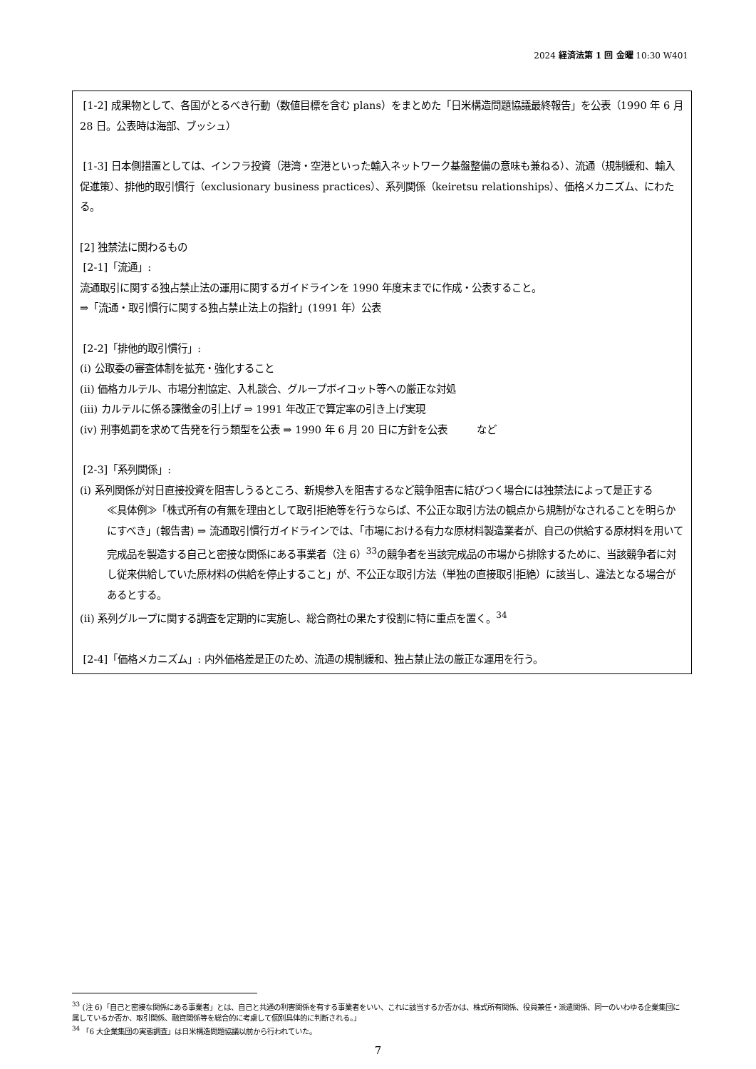2024 経済法第 1 回 金曜 10:30 W401
[1-2] 成果物として、各国がとるべき行動（数値目標を含む plans）をまとめた「日米構造問題協議最終報告」を公表（1990 年 6 月 28 日。公表時は海部、ブッシュ）
[1-3] 日本側措置としては、インフラ投資（港湾・空港といった輸入ネットワーク基盤整備の意味も兼ねる）、流通（規制緩和、輸入促進策）、排他的取引慣行（exclusionary business practices）、系列関係（keiretsu relationships）、価格メカニズム、にわたる。
[2] 独禁法に関わるもの
[2-1]「流通」:
流通取引に関する独占禁止法の運用に関するガイドラインを 1990 年度末までに作成・公表すること。
⇒「流通・取引慣行に関する独占禁止法上の指針」(1991 年）公表
[2-2]「排他的取引慣行」:
(i) 公取委の審査体制を拡充・強化すること
(ii) 価格カルテル、市場分割協定、入札談合、グループボイコット等への厳正な対処
(iii) カルテルに係る課徴金の引上げ ⇒ 1991 年改正で算定率の引き上げ実現
(iv) 刑事処罰を求めて告発を行う類型を公表 ⇒ 1990 年 6 月 20 日に方針を公表 など
[2-3]「系列関係」:
(i) 系列関係が対日直接投資を阻害しうるところ、新規参入を阻害するなど競争阻害に結びつく場合には独禁法によって是正する
≪具体例≫「株式所有の有無を理由として取引拒絶等を行うならば、不公正な取引方法の観点から規制がなされることを明らかにすべき」(報告書) ⇒ 流通取引慣行ガイドラインでは、「市場における有力な原材料製造業者が、自己の供給する原材料を用いて完成品を製造する自己と密接な関係にある事業者（注 6）<sup>33</sup>の競争者を当該完成品の市場から排除するために、当該競争者に対し従来供給していた原材料の供給を停止すること」が、不公正な取引方法（単独の直接取引拒絶）に該当し、違法となる場合があるとする。
(ii) 系列グループに関する調査を定期的に実施し、総合商社の果たす役割に特に重点を置く。<sup>34</sup>
[2-4]「価格メカニズム」: 内外価格差是正のため、流通の規制緩和、独占禁止法の厳正な運用を行う。
<sup>33</sup> (注 6)「自己と密接な関係にある事業者」とは、自己と共通の利害関係を有する事業者をいい、これに該当するか否かは、株式所有関係、役員兼任・派遣関係、同一のいわゆる企業集団に属しているか否か、取引関係、融資関係等を総合的に考慮して個別具体的に判断される。」
<sup>34</sup> 「6 大企業集団の実態調査」は日米構造問題協議以前から行われていた。
7